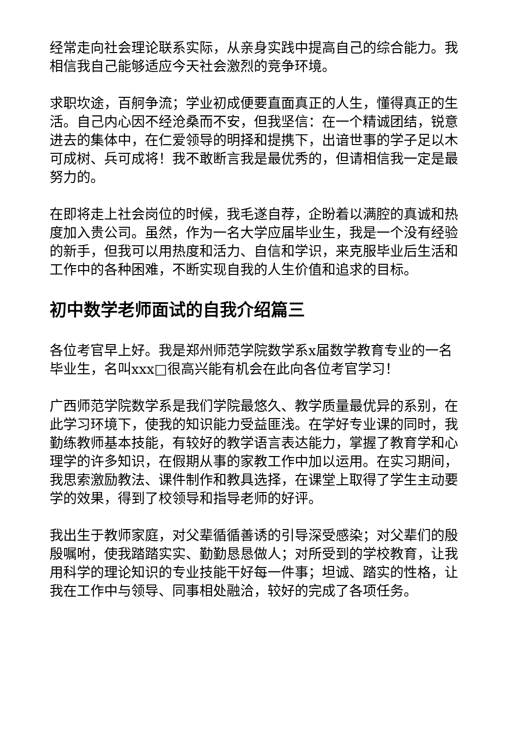经常走向社会理论联系实际，从亲身实践中提高自己的综合能力。我相信我自己能够适应今天社会激烈的竞争环境。
求职坎途，百舸争流；学业初成便要直面真正的人生，懂得真正的生活。自己内心因不经沧桑而不安，但我坚信：在一个精诚团结，锐意进去的集体中，在仁爱领导的明择和提携下，出谙世事的学子足以木可成树、兵可成将！我不敢断言我是最优秀的，但请相信我一定是最努力的。
在即将走上社会岗位的时候，我毛遂自荐，企盼着以满腔的真诚和热度加入贵公司。虽然，作为一名大学应届毕业生，我是一个没有经验的新手，但我可以用热度和活力、自信和学识，来克服毕业后生活和工作中的各种困难，不断实现自我的人生价值和追求的目标。
初中数学老师面试的自我介绍篇三
各位考官早上好。我是郑州师范学院数学系x届数学教育专业的一名毕业生，名叫xxx□很高兴能有机会在此向各位考官学习！
广西师范学院数学系是我们学院最悠久、教学质量最优异的系别，在此学习环境下，使我的知识能力受益匪浅。在学好专业课的同时，我勤练教师基本技能，有较好的教学语言表达能力，掌握了教育学和心理学的许多知识，在假期从事的家教工作中加以运用。在实习期间，我思索激励教法、课件制作和教具选择，在课堂上取得了学生主动要学的效果，得到了校领导和指导老师的好评。
我出生于教师家庭，对父辈循循善诱的引导深受感染；对父辈们的殷殷嘱咐，使我踏踏实实、勤勤恳恳做人；对所受到的学校教育，让我用科学的理论知识的专业技能干好每一件事；坦诚、踏实的性格，让我在工作中与领导、同事相处融洽，较好的完成了各项任务。